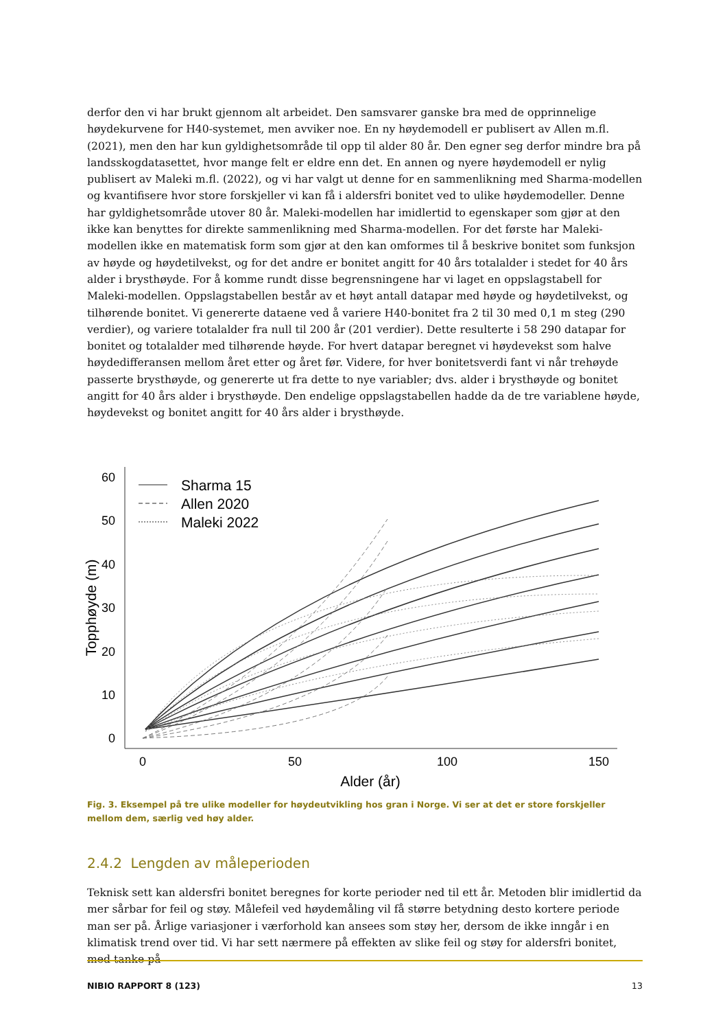derfor den vi har brukt gjennom alt arbeidet. Den samsvarer ganske bra med de opprinnelige høydekurvene for H40-systemet, men avviker noe. En ny høydemodell er publisert av Allen m.fl. (2021), men den har kun gyldighetsområde til opp til alder 80 år. Den egner seg derfor mindre bra på landsskogdatasettet, hvor mange felt er eldre enn det. En annen og nyere høydemodell er nylig publisert av Maleki m.fl. (2022), og vi har valgt ut denne for en sammenlikning med Sharma-modellen og kvantifisere hvor store forskjeller vi kan få i aldersfri bonitet ved to ulike høydemodeller. Denne har gyldighetsområde utover 80 år. Maleki-modellen har imidlertid to egenskaper som gjør at den ikke kan benyttes for direkte sammenlikning med Sharma-modellen. For det første har Maleki-modellen ikke en matematisk form som gjør at den kan omformes til å beskrive bonitet som funksjon av høyde og høydetilvekst, og for det andre er bonitet angitt for 40 års totalalder i stedet for 40 års alder i brysthøyde. For å komme rundt disse begrensningene har vi laget en oppslagstabell for Maleki-modellen. Oppslagstabellen består av et høyt antall datapar med høyde og høydetilvekst, og tilhørende bonitet. Vi genererte dataene ved å variere H40-bonitet fra 2 til 30 med 0,1 m steg (290 verdier), og variere totalalder fra null til 200 år (201 verdier). Dette resulterte i 58 290 datapar for bonitet og totalalder med tilhørende høyde. For hvert datapar beregnet vi høydevekst som halve høydedifferansen mellom året etter og året før. Videre, for hver bonitetsverdi fant vi når trehøyde passerte brysthøyde, og genererte ut fra dette to nye variabler; dvs. alder i brysthøyde og bonitet angitt for 40 års alder i brysthøyde. Den endelige oppslagstabellen hadde da de tre variablene høyde, høydevekst og bonitet angitt for 40 års alder i brysthøyde.
0
10
20
30
40
50
60
0
50
100
150
Alder (år)
Topphøyde (m)
Sharma 15
Allen 2020
Maleki 2022
Fig. 3. Eksempel på tre ulike modeller for høydeutvikling hos gran i Norge. Vi ser at det er store forskjeller mellom dem, særlig ved høy alder.
2.4.2 Lengden av måleperioden
Teknisk sett kan aldersfri bonitet beregnes for korte perioder ned til ett år. Metoden blir imidlertid da mer sårbar for feil og støy. Målefeil ved høydemåling vil få større betydning desto kortere periode man ser på. Årlige variasjoner i værforhold kan ansees som støy her, dersom de ikke inngår i en klimatisk trend over tid. Vi har sett nærmere på effekten av slike feil og støy for aldersfri bonitet, med tanke på
NIBIO RAPPORT 8 (123) 13